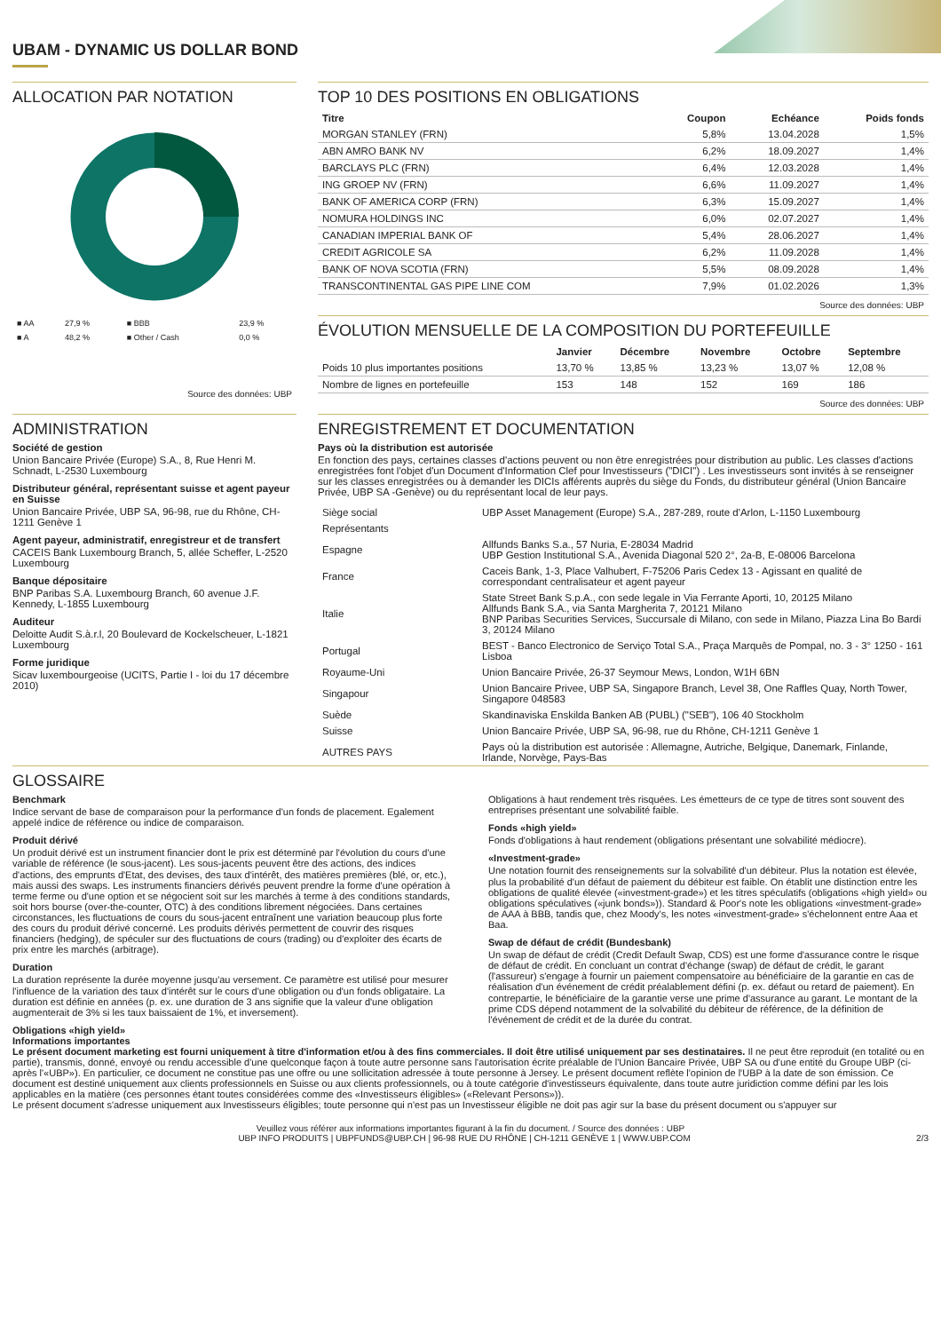UBAM - DYNAMIC US DOLLAR BOND
ALLOCATION PAR NOTATION
| ■ AA | 27,9 % | ■ BBB | 23,9 % |
| ■ A | 48,2 % | ■ Other / Cash | 0,0 % |
Source des données: UBP
TOP 10 DES POSITIONS EN OBLIGATIONS
| Titre | Coupon | Echéance | Poids fonds |
| --- | --- | --- | --- |
| MORGAN STANLEY (FRN) | 5,8% | 13.04.2028 | 1,5% |
| ABN AMRO BANK NV | 6,2% | 18.09.2027 | 1,4% |
| BARCLAYS PLC (FRN) | 6,4% | 12.03.2028 | 1,4% |
| ING GROEP NV (FRN) | 6,6% | 11.09.2027 | 1,4% |
| BANK OF AMERICA CORP (FRN) | 6,3% | 15.09.2027 | 1,4% |
| NOMURA HOLDINGS INC | 6,0% | 02.07.2027 | 1,4% |
| CANADIAN IMPERIAL BANK OF | 5,4% | 28.06.2027 | 1,4% |
| CREDIT AGRICOLE SA | 6,2% | 11.09.2028 | 1,4% |
| BANK OF NOVA SCOTIA (FRN) | 5,5% | 08.09.2028 | 1,4% |
| TRANSCONTINENTAL GAS PIPE LINE COM | 7,9% | 01.02.2026 | 1,3% |
Source des données: UBP
ÉVOLUTION MENSUELLE DE LA COMPOSITION DU PORTEFEUILLE
| | Janvier | Décembre | Novembre | Octobre | Septembre |
| --- | --- | --- | --- | --- | --- |
| Poids 10 plus importantes positions | 13,70 % | 13,85 % | 13,23 % | 13,07 % | 12,08 % |
| Nombre de lignes en portefeuille | 153 | 148 | 152 | 169 | 186 |
Source des données: UBP
ADMINISTRATION
Société de gestion
Union Bancaire Privée (Europe) S.A., 8, Rue Henri M. Schnadt, L-2530 Luxembourg
Distributeur général, représentant suisse et agent payeur en Suisse
Union Bancaire Privée, UBP SA, 96-98, rue du Rhône, CH-1211 Genève 1
Agent payeur, administratif, enregistreur et de transfert
CACEIS Bank Luxembourg Branch, 5, allée Scheffer, L-2520 Luxembourg
Banque dépositaire
BNP Paribas S.A. Luxembourg Branch, 60 avenue J.F. Kennedy, L-1855 Luxembourg
Auditeur
Deloitte Audit S.à.r.l, 20 Boulevard de Kockelscheuer, L-1821 Luxembourg
Forme juridique
Sicav luxembourgeoise (UCITS, Partie I - loi du 17 décembre 2010)
ENREGISTREMENT ET DOCUMENTATION
Pays où la distribution est autorisée
En fonction des pays, certaines classes d'actions peuvent ou non être enregistrées pour distribution au public. Les classes d'actions enregistrées font l'objet d'un Document d'Information Clef pour Investisseurs ("DICI") . Les investisseurs sont invités à se renseigner sur les classes enregistrées ou à demander les DICIs afférents auprès du siège du Fonds, du distributeur général (Union Bancaire Privée, UBP SA -Genève) ou du représentant local de leur pays.
| Siège social | UBP Asset Management (Europe) S.A., 287-289, route d'Arlon, L-1150 Luxembourg |
| Représentants | |
| Espagne | Allfunds Banks S.a., 57 Nuria, E-28034 Madrid UBP Gestion Institutional S.A., Avenida Diagonal 520 2°, 2a-B, E-08006 Barcelona |
| France | Caceis Bank, 1-3, Place Valhubert, F-75206 Paris Cedex 13 - Agissant en qualité de correspondant centralisateur et agent payeur |
| Italie | State Street Bank S.p.A., con sede legale in Via Ferrante Aporti, 10, 20125 Milano Allfunds Bank S.A., via Santa Margherita 7, 20121 Milano BNP Paribas Securities Services, Succursale di Milano, con sede in Milano, Piazza Lina Bo Bardi 3, 20124 Milano |
| Portugal | BEST - Banco Electronico de Serviço Total S.A., Praça Marquês de Pompal, no. 3 - 3° 1250 - 161 Lisboa |
| Royaume-Uni | Union Bancaire Privée, 26-37 Seymour Mews, London, W1H 6BN |
| Singapour | Union Bancaire Privee, UBP SA, Singapore Branch, Level 38, One Raffles Quay, North Tower, Singapore 048583 |
| Suède | Skandinaviska Enskilda Banken AB (PUBL) ("SEB"), 106 40 Stockholm |
| Suisse | Union Bancaire Privée, UBP SA, 96-98, rue du Rhône, CH-1211 Genève 1 |
| AUTRES PAYS | Pays où la distribution est autorisée : Allemagne, Autriche, Belgique, Danemark, Finlande, Irlande, Norvège, Pays-Bas |
GLOSSAIRE
Benchmark
Indice servant de base de comparaison pour la performance d'un fonds de placement. Egalement appelé indice de référence ou indice de comparaison.
Produit dérivé
Un produit dérivé est un instrument financier dont le prix est déterminé par l'évolution du cours d'une variable de référence (le sous-jacent). Les sous-jacents peuvent être des actions, des indices d'actions, des emprunts d'Etat, des devises, des taux d'intérêt, des matières premières (blé, or, etc.), mais aussi des swaps. Les instruments financiers dérivés peuvent prendre la forme d'une opération à terme ferme ou d'une option et se négocient soit sur les marchés à terme à des conditions standards, soit hors bourse (over-the-counter, OTC) à des conditions librement négociées. Dans certaines circonstances, les fluctuations de cours du sous-jacent entraînent une variation beaucoup plus forte des cours du produit dérivé concerné. Les produits dérivés permettent de couvrir des risques financiers (hedging), de spéculer sur des fluctuations de cours (trading) ou d'exploiter des écarts de prix entre les marchés (arbitrage).
Duration
La duration représente la durée moyenne jusqu'au versement. Ce paramètre est utilisé pour mesurer l'influence de la variation des taux d'intérêt sur le cours d'une obligation ou d'un fonds obligataire. La duration est définie en années (p. ex. une duration de 3 ans signifie que la valeur d'une obligation augmenterait de 3% si les taux baissaient de 1%, et inversement).
Obligations «high yield»
Obligations à haut rendement très risquées. Les émetteurs de ce type de titres sont souvent des entreprises présentant une solvabilité faible.
Fonds «high yield»
Fonds d'obligations à haut rendement (obligations présentant une solvabilité médiocre).
«Investment-grade»
Une notation fournit des renseignements sur la solvabilité d'un débiteur. Plus la notation est élevée, plus la probabilité d'un défaut de paiement du débiteur est faible. On établit une distinction entre les obligations de qualité élevée («investment-grade») et les titres spéculatifs (obligations «high yield» ou obligations spéculatives («junk bonds»)). Standard & Poor's note les obligations «investment-grade» de AAA à BBB, tandis que, chez Moody's, les notes «investment-grade» s'échelonnent entre Aaa et Baa.
Swap de défaut de crédit (Bundesbank)
Un swap de défaut de crédit (Credit Default Swap, CDS) est une forme d'assurance contre le risque de défaut de crédit. En concluant un contrat d'échange (swap) de défaut de crédit, le garant (l'assureur) s'engage à fournir un paiement compensatoire au bénéficiaire de la garantie en cas de réalisation d'un événement de crédit préalablement défini (p. ex. défaut ou retard de paiement). En contrepartie, le bénéficiaire de la garantie verse une prime d'assurance au garant. Le montant de la prime CDS dépend notamment de la solvabilité du débiteur de référence, de la définition de l'événement de crédit et de la durée du contrat.
Informations importantes
Le présent document marketing est fourni uniquement à titre d'information et/ou à des fins commerciales. Il doit être utilisé uniquement par ses destinataires. Il ne peut être reproduit (en totalité ou en partie), transmis, donné, envoyé ou rendu accessible d'une quelconque façon à toute autre personne sans l'autorisation écrite préalable de l'Union Bancaire Privée, UBP SA ou d'une entité du Groupe UBP (ci-après l'«UBP»). En particulier, ce document ne constitue pas une offre ou une sollicitation adressée à toute personne à Jersey. Le présent document reflète l'opinion de l'UBP à la date de son émission. Ce document est destiné uniquement aux clients professionnels en Suisse ou aux clients professionnels, ou à toute catégorie d'investisseurs équivalente, dans toute autre juridiction comme défini par les lois applicables en la matière (ces personnes étant toutes considérées comme des «Investisseurs éligibles» («Relevant Persons»)).
Le présent document s'adresse uniquement aux Investisseurs éligibles; toute personne qui n'est pas un Investisseur éligible ne doit pas agir sur la base du présent document ou s'appuyer sur
Veuillez vous référer aux informations importantes figurant à la fin du document. / Source des données : UBP
UBP INFO PRODUITS | UBPFUNDS@UBP.CH | 96-98 RUE DU RHÔNE | CH-1211 GENÈVE 1 | WWW.UBP.COM 2/3